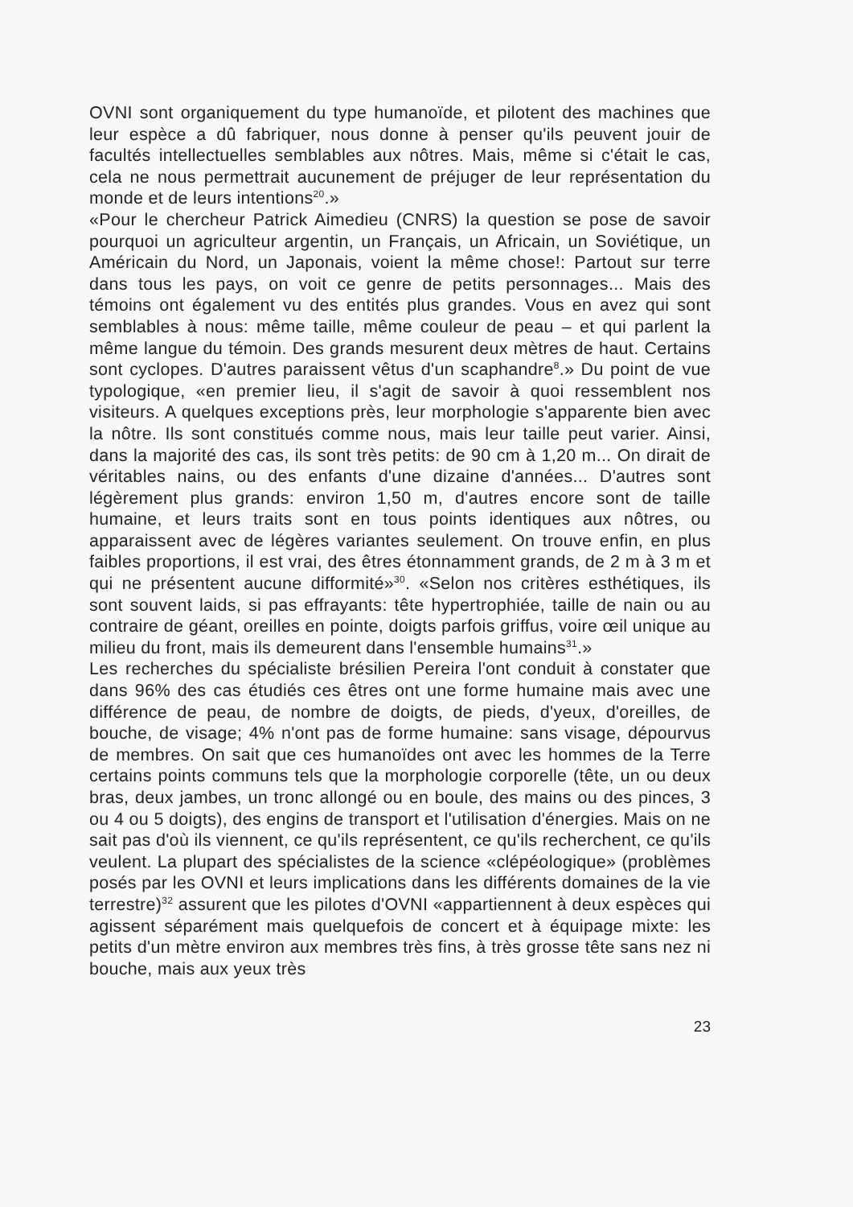OVNI sont organiquement du type humanoïde, et pilotent des machines que leur espèce a dû fabriquer, nous donne à penser qu'ils peuvent jouir de facultés intellectuelles semblables aux nôtres. Mais, même si c'était le cas, cela ne nous permettrait aucunement de préjuger de leur représentation du monde et de leurs intentions<sup>20</sup>.»
«Pour le chercheur Patrick Aimedieu (CNRS) la question se pose de savoir pourquoi un agriculteur argentin, un Français, un Africain, un Soviétique, un Américain du Nord, un Japonais, voient la même chose!: Partout sur terre dans tous les pays, on voit ce genre de petits personnages... Mais des témoins ont également vu des entités plus grandes. Vous en avez qui sont semblables à nous: même taille, même couleur de peau – et qui parlent la même langue du témoin. Des grands mesurent deux mètres de haut. Certains sont cyclopes. D'autres paraissent vêtus d'un scaphandre<sup>8</sup>.» Du point de vue typologique, «en premier lieu, il s'agit de savoir à quoi ressemblent nos visiteurs. A quelques exceptions près, leur morphologie s'apparente bien avec la nôtre. Ils sont constitués comme nous, mais leur taille peut varier. Ainsi, dans la majorité des cas, ils sont très petits: de 90 cm à 1,20 m... On dirait de véritables nains, ou des enfants d'une dizaine d'années... D'autres sont légèrement plus grands: environ 1,50 m, d'autres encore sont de taille humaine, et leurs traits sont en tous points identiques aux nôtres, ou apparaissent avec de légères variantes seulement. On trouve enfin, en plus faibles proportions, il est vrai, des êtres étonnamment grands, de 2 m à 3 m et qui ne présentent aucune difformité»<sup>30</sup>. «Selon nos critères esthétiques, ils sont souvent laids, si pas effrayants: tête hypertrophiée, taille de nain ou au contraire de géant, oreilles en pointe, doigts parfois griffus, voire œil unique au milieu du front, mais ils demeurent dans l'ensemble humains<sup>31</sup>.»
Les recherches du spécialiste brésilien Pereira l'ont conduit à constater que dans 96% des cas étudiés ces êtres ont une forme humaine mais avec une différence de peau, de nombre de doigts, de pieds, d'yeux, d'oreilles, de bouche, de visage; 4% n'ont pas de forme humaine: sans visage, dépourvus de membres. On sait que ces humanoïdes ont avec les hommes de la Terre certains points communs tels que la morphologie corporelle (tête, un ou deux bras, deux jambes, un tronc allongé ou en boule, des mains ou des pinces, 3 ou 4 ou 5 doigts), des engins de transport et l'utilisation d'énergies. Mais on ne sait pas d'où ils viennent, ce qu'ils représentent, ce qu'ils recherchent, ce qu'ils veulent. La plupart des spécialistes de la science «clépéologique» (problèmes posés par les OVNI et leurs implications dans les différents domaines de la vie terrestre)<sup>32</sup> assurent que les pilotes d'OVNI «appartiennent à deux espèces qui agissent séparément mais quelquefois de concert et à équipage mixte: les petits d'un mètre environ aux membres très fins, à très grosse tête sans nez ni bouche, mais aux yeux très
23